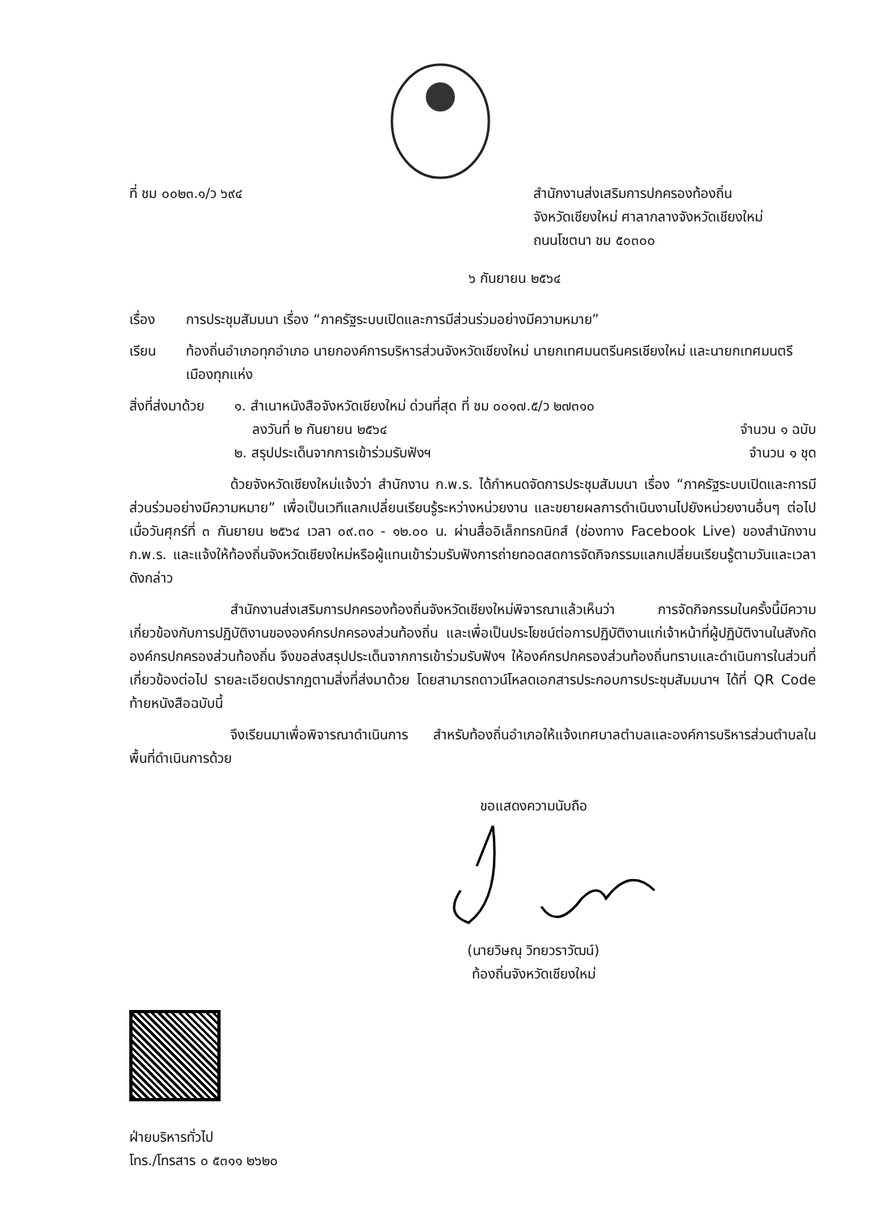ที่ ชม ๐๐๒๓.๑/ว ๖๙๔ สำนักงานส่งเสริมการปกครองท้องถิ่น
จังหวัดเชียงใหม่ ศาลากลางจังหวัดเชียงใหม่
ถนนโชตนา ชม ๕๐๓๐๐
๖ กันยายน ๒๕๖๔
เรื่อง การประชุมสัมมนา เรื่อง “ภาครัฐระบบเปิดและการมีส่วนร่วมอย่างมีความหมาย”
เรียน ท้องถิ่นอำเภอทุกอำเภอ นายกองค์การบริหารส่วนจังหวัดเชียงใหม่ นายกเทศมนตรีนครเชียงใหม่ และนายกเทศมนตรีเมืองทุกแห่ง
สิ่งที่ส่งมาด้วย
๑. สำเนาหนังสือจังหวัดเชียงใหม่ ด่วนที่สุด ที่ ชม ๐๐๑๗.๕/ว ๒๗๓๑๐
ลงวันที่ ๒ กันยายน ๒๕๖๔ จำนวน ๑ ฉบับ
๒. สรุปประเด็นจากการเข้าร่วมรับฟังฯ จำนวน ๑ ชุด
ด้วยจังหวัดเชียงใหม่แจ้งว่า สำนักงาน ก.พ.ร. ได้กำหนดจัดการประชุมสัมมนา เรื่อง “ภาครัฐระบบเปิดและการมีส่วนร่วมอย่างมีความหมาย” เพื่อเป็นเวทีแลกเปลี่ยนเรียนรู้ระหว่างหน่วยงาน และขยายผลการดำเนินงานไปยังหน่วยงานอื่นๆ ต่อไป เมื่อวันศุกร์ที่ ๓ กันยายน ๒๕๖๔ เวลา ๐๙.๓๐ - ๑๒.๐๐ น. ผ่านสื่ออิเล็กทรกนิกส์ (ช่องทาง Facebook Live) ของสำนักงาน ก.พ.ร. และแจ้งให้ท้องถิ่นจังหวัดเชียงใหม่หรือผู้แทนเข้าร่วมรับฟังการถ่ายทอดสดการจัดกิจกรรมแลกเปลี่ยนเรียนรู้ตามวันและเวลาดังกล่าว
สำนักงานส่งเสริมการปกครองท้องถิ่นจังหวัดเชียงใหม่พิจารณาแล้วเห็นว่า การจัดกิจกรรมในครั้งนี้มีความเกี่ยวข้องกับการปฏิบัติงานขององค์กรปกครองส่วนท้องถิ่น และเพื่อเป็นประโยชน์ต่อการปฏิบัติงานแก่เจ้าหน้าที่ผู้ปฏิบัติงานในสังกัดองค์กรปกครองส่วนท้องถิ่น จึงขอส่งสรุปประเด็นจากการเข้าร่วมรับฟังฯ ให้องค์กรปกครองส่วนท้องถิ่นทราบและดำเนินการในส่วนที่เกี่ยวข้องต่อไป รายละเอียดปรากฏตามสิ่งที่ส่งมาด้วย โดยสามารถดาวน์โหลดเอกสารประกอบการประชุมสัมมนาฯ ได้ที่ QR Code ท้ายหนังสือฉบับนี้
จึงเรียนมาเพื่อพิจารณาดำเนินการ สำหรับท้องถิ่นอำเภอให้แจ้งเทศบาลตำบลและองค์การบริหารส่วนตำบลในพื้นที่ดำเนินการด้วย
ขอแสดงความนับถือ
(นายวิษณุ วิทยวราวัฒน์)
ท้องถิ่นจังหวัดเชียงใหม่
ฝ่ายบริหารทั่วไป
โทร./โทรสาร ๐ ๕๓๑๑ ๒๖๒๐